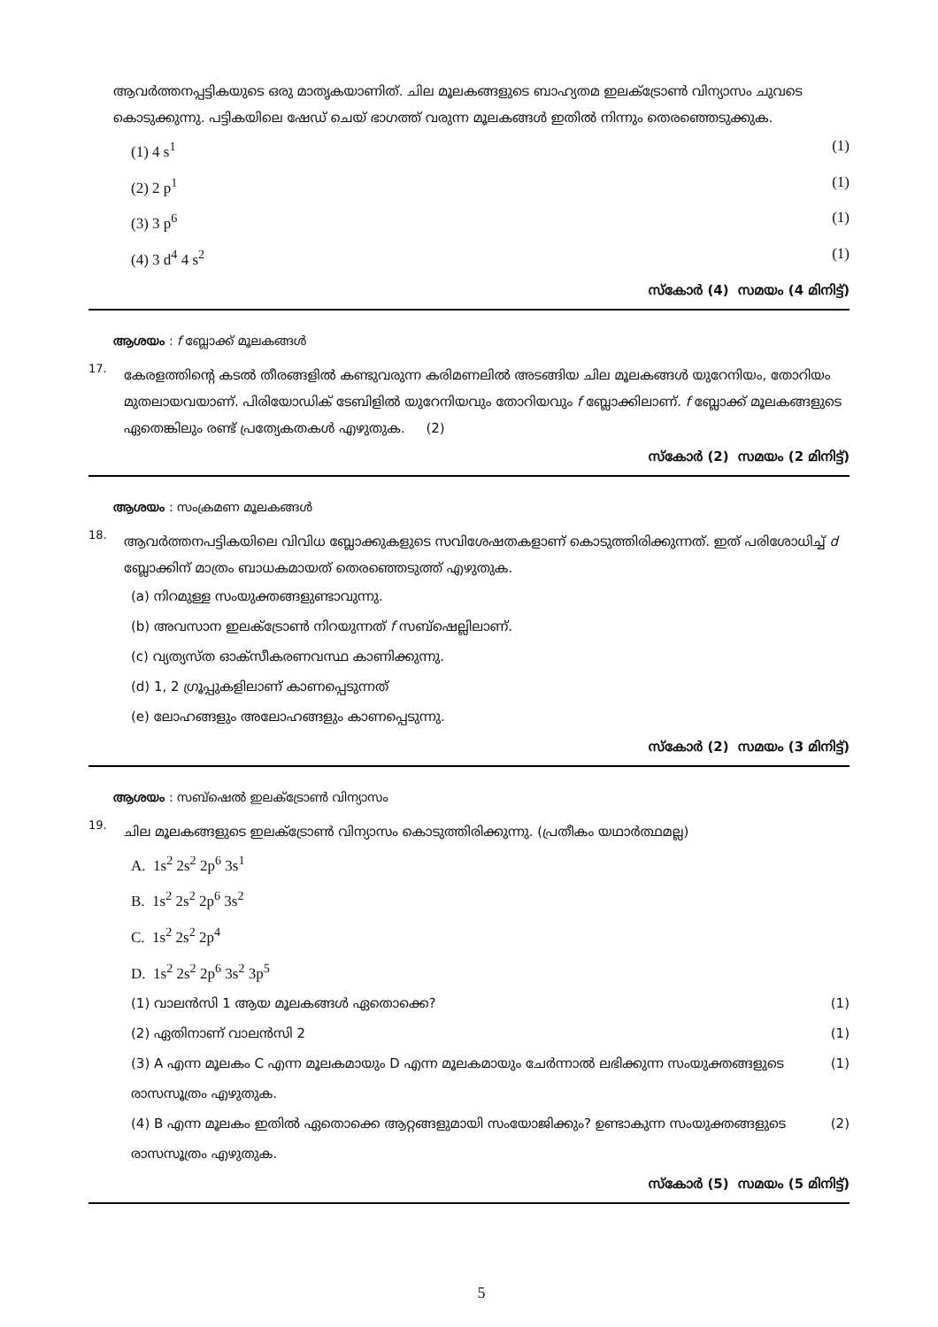ആവർത്തനപ്പട്ടികയുടെ ഒരു മാതൃകയാണിത്. ചില മൂലകങ്ങളുടെ ബാഹ്യതമ ഇലക്ട്രോൺ വിന്യാസം ചുവടെ കൊടുക്കുന്നു. പട്ടികയിലെ ഷേഡ് ചെയ് ഭാഗത്ത് വരുന്ന മൂലകങ്ങൾ ഇതിൽ നിന്നും തെരഞ്ഞെടുക്കുക.
(1) 4 s<sup>1</sup> (1)
(2) 2 p<sup>1</sup> (1)
(3) 3 p<sup>6</sup> (1)
(4) 3 d<sup>4</sup> 4 s<sup>2</sup> (1)
സ്കോർ (4) സമയം (4 മിനിട്ട്)
ആശയം : f ബ്ലോക്ക് മൂലകങ്ങൾ
17.
കേരളത്തിന്റെ കടൽ തീരങ്ങളിൽ കണ്ടുവരുന്ന കരിമണലിൽ അടങ്ങിയ ചില മൂലകങ്ങൾ യുറേനിയം, തോറിയം മുതലായവയാണ്. പിരിയോഡിക് ടേബിളിൽ യുറേനിയവും തോറിയവും f ബ്ലോക്കിലാണ്. f ബ്ലോക്ക് മൂലകങ്ങളുടെ ഏതെങ്കിലും രണ്ട് പ്രത്യേകതകൾ എഴുതുക. (2)
സ്കോർ (2) സമയം (2 മിനിട്ട്)
ആശയം : സംക്രമണ മൂലകങ്ങൾ
18.
ആവർത്തനപട്ടികയിലെ വിവിധ ബ്ലോക്കുകളുടെ സവിശേഷതകളാണ് കൊടുത്തിരിക്കുന്നത്. ഇത് പരിശോധിച്ച് d ബ്ലോക്കിന് മാത്രം ബാധകമായത് തെരഞ്ഞെടുത്ത് എഴുതുക.
(a) നിറമുള്ള സംയുക്തങ്ങളുണ്ടാവുന്നു.
(b) അവസാന ഇലക്ട്രോൺ നിറയുന്നത് f സബ്ഷെല്ലിലാണ്.
(c) വ്യത്യസ്ത ഓക്സീകരണവസ്ഥ കാണിക്കുന്നു.
(d) 1, 2 ഗ്രൂപ്പുകളിലാണ് കാണപ്പെടുന്നത്
(e) ലോഹങ്ങളും അലോഹങ്ങളും കാണപ്പെടുന്നു.
സ്കോർ (2) സമയം (3 മിനിട്ട്)
ആശയം : സബ്ഷെൽ ഇലക്ട്രോൺ വിന്യാസം
19.
ചില മൂലകങ്ങളുടെ ഇലക്ട്രോൺ വിന്യാസം കൊടുത്തിരിക്കുന്നു. (പ്രതീകം യഥാർത്ഥമല്ല)
A. 1s<sup>2</sup> 2s<sup>2</sup> 2p<sup>6</sup> 3s<sup>1</sup>
B. 1s<sup>2</sup> 2s<sup>2</sup> 2p<sup>6</sup> 3s<sup>2</sup>
C. 1s<sup>2</sup> 2s<sup>2</sup> 2p<sup>4</sup>
D. 1s<sup>2</sup> 2s<sup>2</sup> 2p<sup>6</sup> 3s<sup>2</sup> 3p<sup>5</sup>
(1) വാലൻസി 1 ആയ മൂലകങ്ങൾ ഏതൊക്കെ? (1)
(2) ഏതിനാണ് വാലൻസി 2 (1)
(3) A എന്ന മൂലകം C എന്ന മൂലകമായും D എന്ന മൂലകമായും ചേർന്നാൽ ലഭിക്കുന്ന സംയുക്തങ്ങളുടെ രാസസൂത്രം എഴുതുക. (1)
(4) B എന്ന മൂലകം ഇതിൽ ഏതൊക്കെ ആറ്റങ്ങളുമായി സംയോജിക്കും? ഉണ്ടാകുന്ന സംയുക്തങ്ങളുടെ രാസസൂത്രം എഴുതുക. (2)
സ്കോർ (5) സമയം (5 മിനിട്ട്)
5